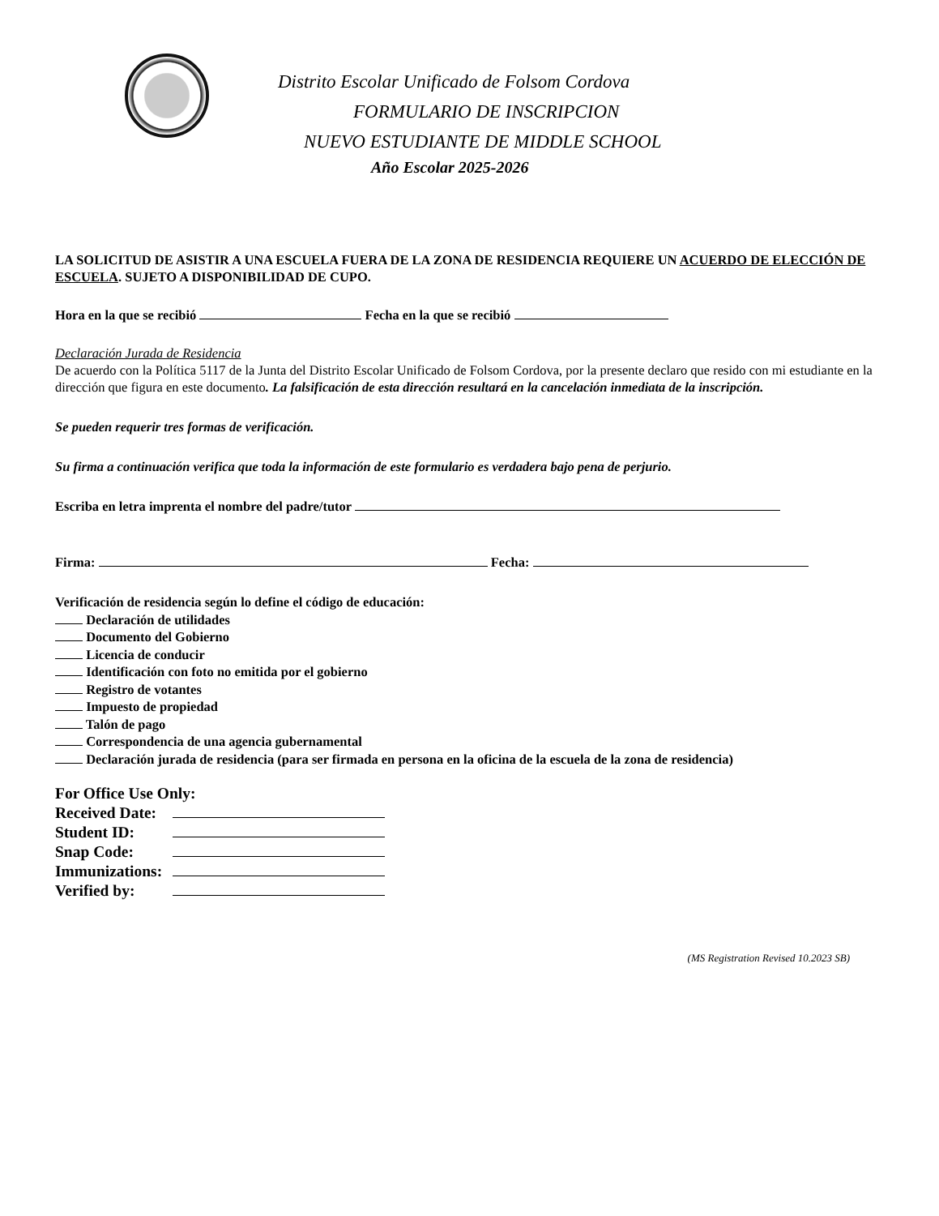Distrito Escolar Unificado de Folsom Cordova
FORMULARIO DE INSCRIPCION
NUEVO ESTUDIANTE DE MIDDLE SCHOOL
Año Escolar 2025-2026
LA SOLICITUD DE ASISTIR A UNA ESCUELA FUERA DE LA ZONA DE RESIDENCIA REQUIERE UN ACUERDO DE ELECCIÓN DE ESCUELA. SUJETO A DISPONIBILIDAD DE CUPO.
Hora en la que se recibió Fecha en la que se recibió
Declaración Jurada de Residencia
De acuerdo con la Política 5117 de la Junta del Distrito Escolar Unificado de Folsom Cordova, por la presente declaro que resido con mi estudiante en la dirección que figura en este documento. La falsificación de esta dirección resultará en la cancelación inmediata de la inscripción.
Se pueden requerir tres formas de verificación.
Su firma a continuación verifica que toda la información de este formulario es verdadera bajo pena de perjurio.
Escriba en letra imprenta el nombre del padre/tutor
Firma: Fecha:
Verificación de residencia según lo define el código de educación:
Declaración de utilidades
Documento del Gobierno
Licencia de conducir
Identificación con foto no emitida por el gobierno
Registro de votantes
Impuesto de propiedad
Talón de pago
Correspondencia de una agencia gubernamental
Declaración jurada de residencia (para ser firmada en persona en la oficina de la escuela de la zona de residencia)
For Office Use Only:
Received Date:
Student ID:
Snap Code:
Immunizations:
Verified by:
(MS Registration Revised 10.2023 SB)